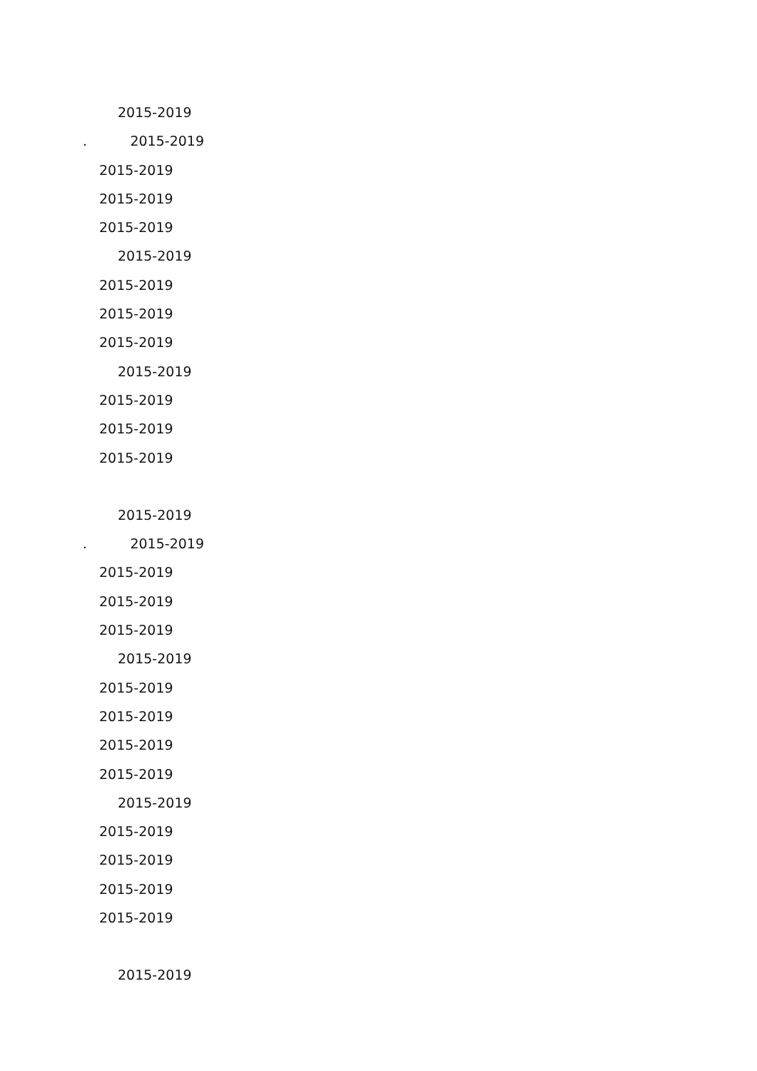2015-2019
. 2015-2019
2015-2019
2015-2019
2015-2019
2015-2019
2015-2019
2015-2019
2015-2019
2015-2019
2015-2019
2015-2019
2015-2019
2015-2019
. 2015-2019
2015-2019
2015-2019
2015-2019
2015-2019
2015-2019
2015-2019
2015-2019
2015-2019
2015-2019
2015-2019
2015-2019
2015-2019
2015-2019
2015-2019